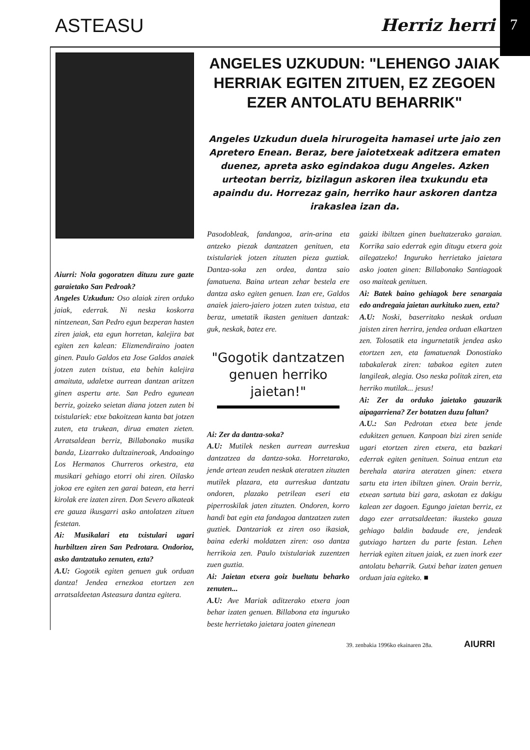ASTEASU Herriz herri
7
Aiurri: Nola gogoratzen dituzu zure gazte garaietako San Pedroak?
Angeles Uzkudun: Oso alaiak ziren orduko jaiak, ederrak. Ni neska koskorra nintzenean, San Pedro egun bezperan hasten ziren jaiak, eta egun horretan, kalejira bat egiten zen kalean: Elizmendiraino joaten ginen. Paulo Galdos eta Jose Galdos anaiek jotzen zuten txistua, eta behin kalejira amaituta, udaletxe aurrean dantzan aritzen ginen aspertu arte. San Pedro egunean berriz, goizeko seietan diana jotzen zuten bi txistulariek: etxe bakoitzean kanta bat jotzen zuten, eta trukean, dirua ematen zieten. Arratsaldean berriz, Billabonako musika banda, Lizarrako dultzaineroak, Andoaingo Los Hermanos Churreros orkestra, eta musikari gehiago etorri ohi ziren. Oilasko jokoa ere egiten zen garai batean, eta herri kirolak ere izaten ziren. Don Severo alkateak ere gauza ikusgarri asko antolatzen zituen festetan.
Ai: Musikalari eta txistulari ugari hurbiltzen ziren San Pedrotara. Ondorioz, asko dantzatuko zenuten, ezta?
A.U: Gogotik egiten genuen guk orduan dantza! Jendea ernezkoa etortzen zen arratsaldeetan Asteasura dantza egitera.
ANGELES UZKUDUN: "LEHENGO JAIAK HERRIAK EGITEN ZITUEN, EZ ZEGOEN EZER ANTOLATU BEHARRIK"
Angeles Uzkudun duela hirurogeita hamasei urte jaio zen Apretero Enean. Beraz, bere jaiotetxeak aditzera ematen duenez, apreta asko egindakoa dugu Angeles. Azken urteotan berriz, bizilagun askoren ilea txukundu eta apaindu du. Horrezaz gain, herriko haur askoren dantza irakaslea izan da.
Pasodobleak, fandangoa, arin-arina eta antzeko piezak dantzatzen genituen, eta txistulariek jotzen zituzten pieza guztiak. Dantza-soka zen ordea, dantza saio famatuena. Baina urtean zehar bestela ere dantza asko egiten genuen. Izan ere, Galdos anaiek jaiero-jaiero jotzen zuten txistua, eta beraz, umetatik ikasten genituen dantzak: guk, neskak, batez ere.
"Gogotik dantzatzen genuen herriko jaietan!"
Ai: Zer da dantza-soka?
A.U: Mutilek nesken aurrean aurreskua dantzatzea da dantza-soka. Horretarako, jende artean zeuden neskak ateratzen zituzten mutilek plazara, eta aurreskua dantzatu ondoren, plazako petrilean eseri eta piperroskilak jaten zituzten. Ondoren, korro handi bat egin eta fandagoa dantzatzen zuten guztiek. Dantzariak ez ziren oso ikasiak, baina ederki moldatzen ziren: oso dantza herrikoia zen. Paulo txistulariak zuzentzen zuen guztia.
Ai: Jaietan etxera goiz bueltatu beharko zenuten...
A.U: Ave Mariak aditzerako etxera joan behar izaten genuen. Billabona eta inguruko beste herrietako jaietara joaten ginenean
gaizki ibiltzen ginen bueltatzerako garaian. Korrika saio ederrak egin ditugu etxera goiz ailegatzeko! Inguruko herrietako jaietara asko joaten ginen: Billabonako Santiagoak oso maiteak genituen.
Ai: Batek baino gehiagok bere senargaia edo andregaia jaietan aurkituko zuen, ezta?
A.U: Noski, baserritako neskak orduan jaisten ziren herrira, jendea orduan elkartzen zen. Tolosatik eta ingurnetatik jendea asko etortzen zen, eta famatuenak Donostiako tabakalerak ziren: tabakoa egiten zuten langileak, alegia. Oso neska politak ziren, eta herriko mutilak... jesus!
Ai: Zer da orduko jaietako gauzarik aipagarriena? Zer botatzen duzu faltan?
A.U.: San Pedrotan etxea bete jende edukitzen genuen. Kanpoan bizi ziren senide ugari etortzen ziren etxera, eta bazkari ederrak egiten genituen. Soinua entzun eta berehala atarira ateratzen ginen: etxera sartu eta irten ibiltzen ginen. Orain berriz, etxean sartuta bizi gara, askotan ez dakigu kalean zer dagoen. Egungo jaietan berriz, ez dago ezer arratsaldeetan: ikusteko gauza gehiago baldin badaude ere, jendeak gutxiago hartzen du parte festan. Lehen herriak egiten zituen jaiak, ez zuen inork ezer antolatu beharrik. Gutxi behar izaten genuen orduan jaia egiteko. ■
39. zenbakia 1996ko ekainaren 28a. AIURRI